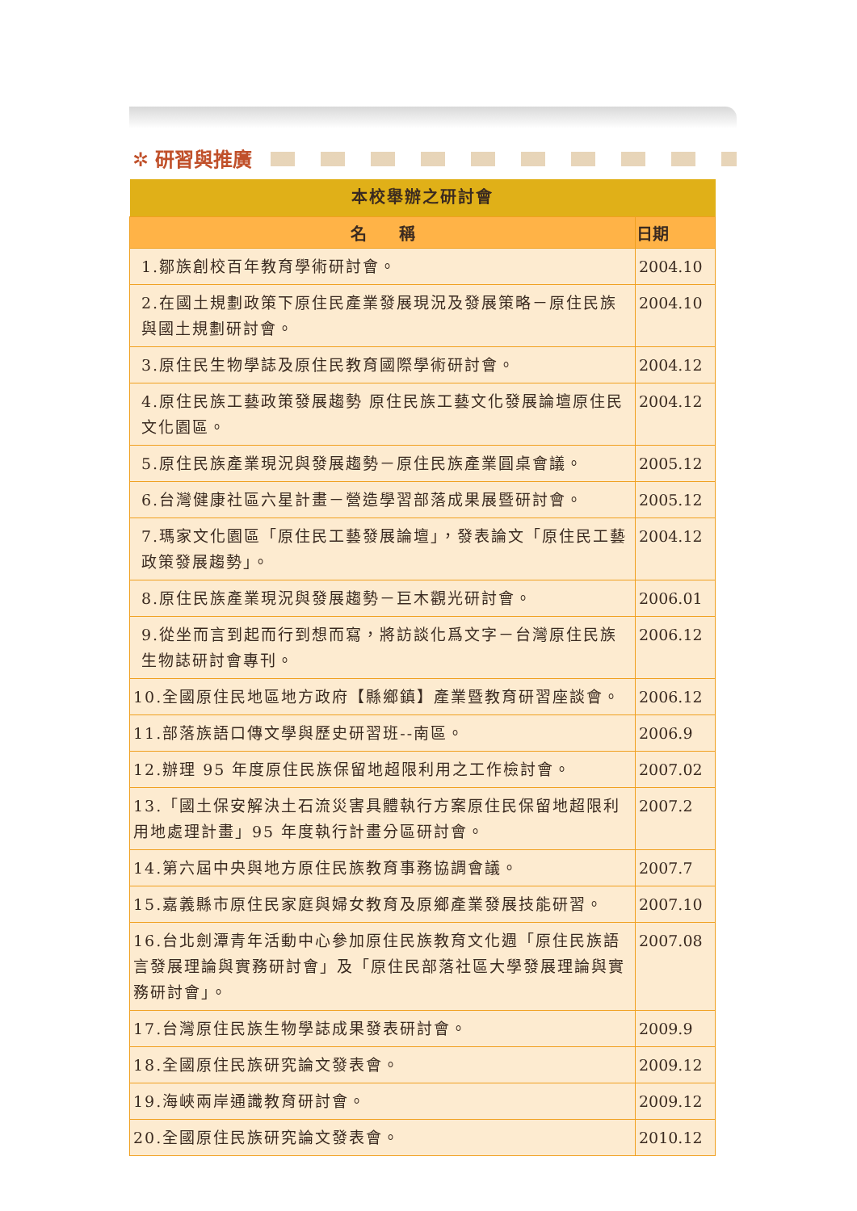✲ 研習與推廣
| 本校舉辦之研討會 | |
| 名 稱 | 日期 |
| 1.鄒族創校百年教育學術研討會。 | 2004.10 |
| 2.在國土規劃政策下原住民產業發展現況及發展策略－原住民族與國土規劃研討會。 | 2004.10 |
| 3.原住民生物學誌及原住民教育國際學術研討會。 | 2004.12 |
| 4.原住民族工藝政策發展趨勢 原住民族工藝文化發展論壇原住民文化園區。 | 2004.12 |
| 5.原住民族產業現況與發展趨勢－原住民族產業圓桌會議。 | 2005.12 |
| 6.台灣健康社區六星計畫－營造學習部落成果展暨研討會。 | 2005.12 |
| 7.瑪家文化園區「原住民工藝發展論壇」，發表論文「原住民工藝政策發展趨勢」。 | 2004.12 |
| 8.原住民族產業現況與發展趨勢－巨木觀光研討會。 | 2006.01 |
| 9.從坐而言到起而行到想而寫，將訪談化爲文字－台灣原住民族生物誌研討會專刊。 | 2006.12 |
| 10.全國原住民地區地方政府【縣鄉鎮】產業暨教育研習座談會。 | 2006.12 |
| 11.部落族語口傳文學與歷史研習班--南區。 | 2006.9 |
| 12.辦理 95 年度原住民族保留地超限利用之工作檢討會。 | 2007.02 |
| 13.「國土保安解決土石流災害具體執行方案原住民保留地超限利用地處理計畫」95 年度執行計畫分區研討會。 | 2007.2 |
| 14.第六屆中央與地方原住民族教育事務協調會議。 | 2007.7 |
| 15.嘉義縣市原住民家庭與婦女教育及原鄉產業發展技能研習。 | 2007.10 |
| 16.台北劍潭青年活動中心參加原住民族教育文化週「原住民族語言發展理論與實務研討會」及「原住民部落社區大學發展理論與實務研討會」。 | 2007.08 |
| 17.台灣原住民族生物學誌成果發表研討會。 | 2009.9 |
| 18.全國原住民族研究論文發表會。 | 2009.12 |
| 19.海峽兩岸通識教育研討會。 | 2009.12 |
| 20.全國原住民族研究論文發表會。 | 2010.12 |